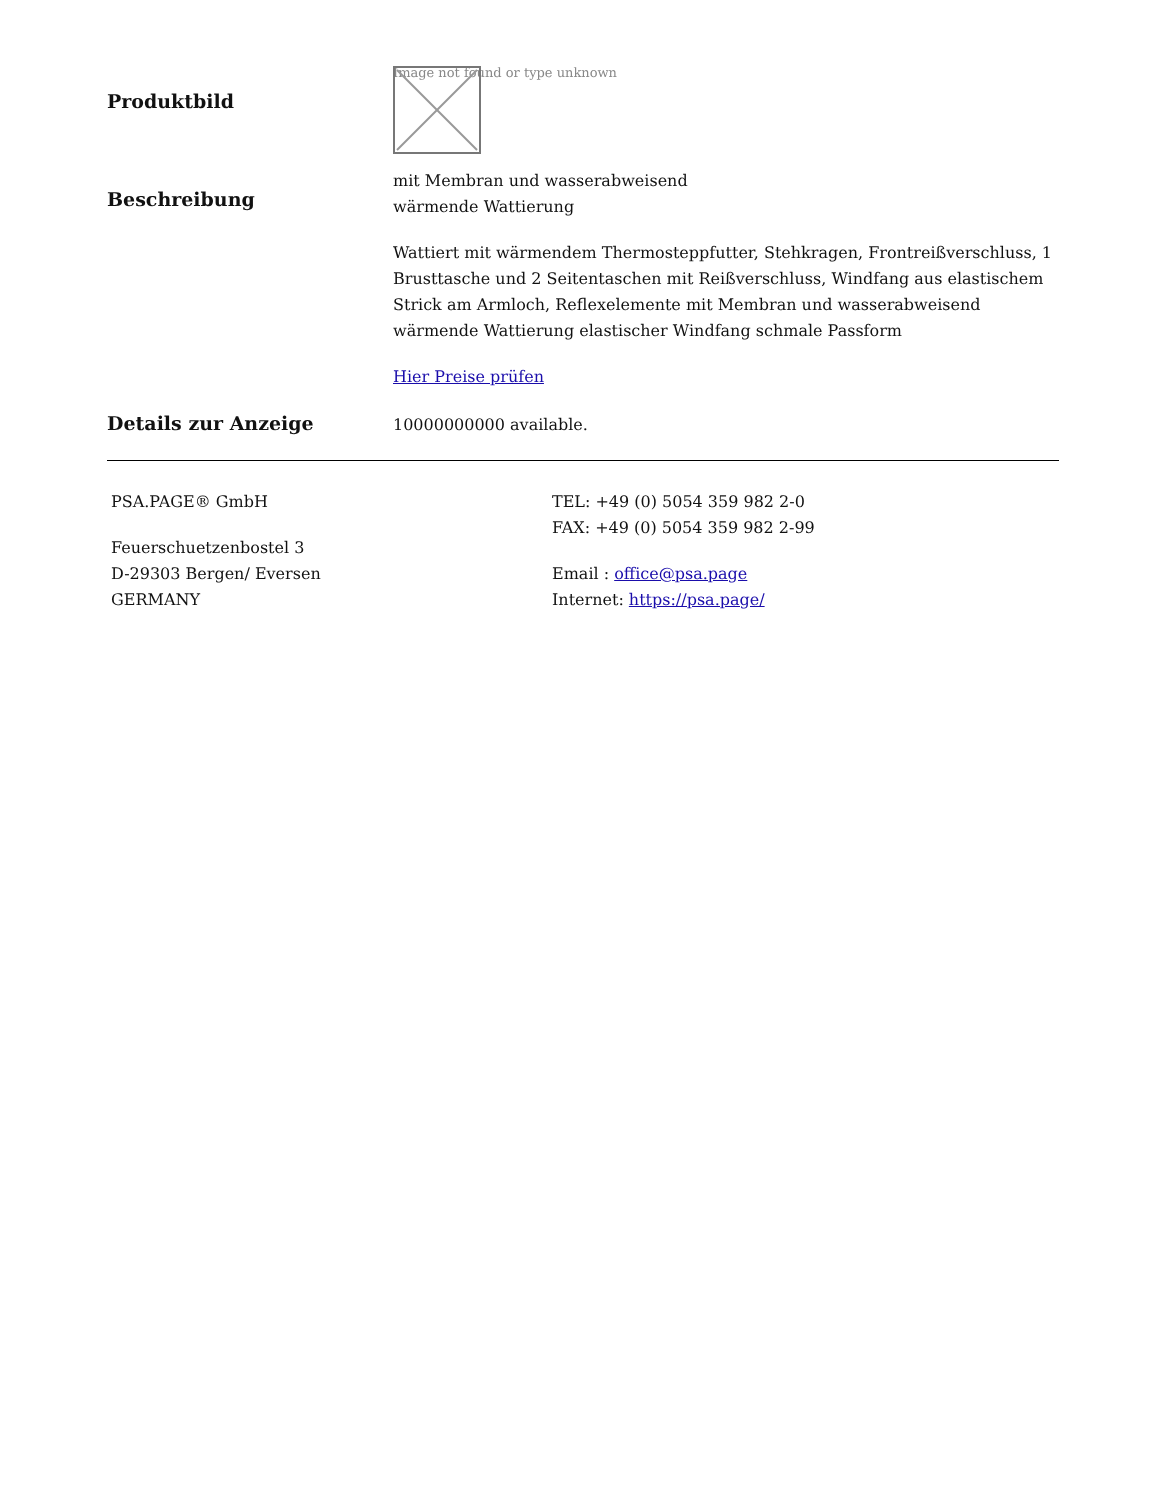Produktbild
Image not found or type unknown
Beschreibung
mit Membran und wasserabweisend
wärmende Wattierung
Wattiert mit wärmendem Thermosteppfutter, Stehkragen, Frontreißverschluss, 1 Brusttasche und 2 Seitentaschen mit Reißverschluss, Windfang aus elastischem Strick am Armloch, Reflexelemente mit Membran und wasserabweisend wärmende Wattierung elastischer Windfang schmale Passform
Hier Preise prüfen
Details zur Anzeige
10000000000 available.
PSA.PAGE® GmbH
Feuerschuetzenbostel 3
D-29303 Bergen/ Eversen
GERMANY
TEL: +49 (0) 5054 359 982 2-0
FAX: +49 (0) 5054 359 982 2-99
Email : office@psa.page
Internet: https://psa.page/